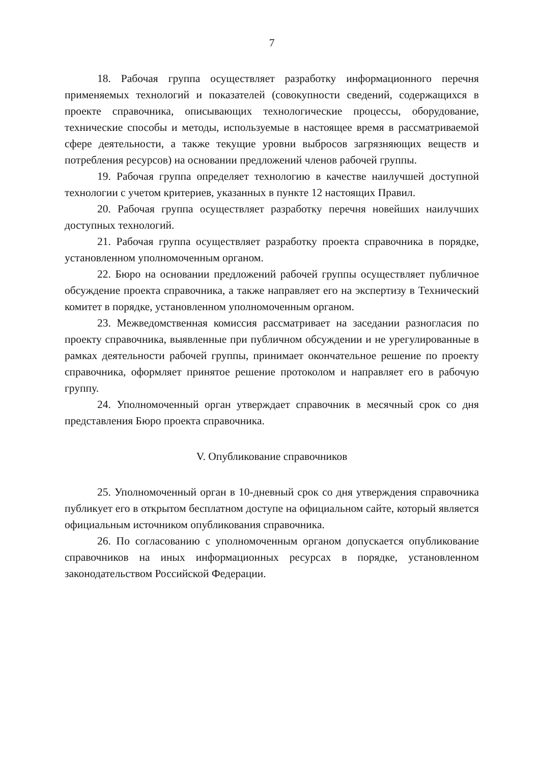7
18. Рабочая группа осуществляет разработку информационного перечня применяемых технологий и показателей (совокупности сведений, содержащихся в проекте справочника, описывающих технологические процессы, оборудование, технические способы и методы, используемые в настоящее время в рассматриваемой сфере деятельности, а также текущие уровни выбросов загрязняющих веществ и потребления ресурсов) на основании предложений членов рабочей группы.
19. Рабочая группа определяет технологию в качестве наилучшей доступной технологии с учетом критериев, указанных в пункте 12 настоящих Правил.
20. Рабочая группа осуществляет разработку перечня новейших наилучших доступных технологий.
21. Рабочая группа осуществляет разработку проекта справочника в порядке, установленном уполномоченным органом.
22. Бюро на основании предложений рабочей группы осуществляет публичное обсуждение проекта справочника, а также направляет его на экспертизу в Технический комитет в порядке, установленном уполномоченным органом.
23. Межведомственная комиссия рассматривает на заседании разногласия по проекту справочника, выявленные при публичном обсуждении и не урегулированные в рамках деятельности рабочей группы, принимает окончательное решение по проекту справочника, оформляет принятое решение протоколом и направляет его в рабочую группу.
24. Уполномоченный орган утверждает справочник в месячный срок со дня представления Бюро проекта справочника.
V. Опубликование справочников
25. Уполномоченный орган в 10-дневный срок со дня утверждения справочника публикует его в открытом бесплатном доступе на официальном сайте, который является официальным источником опубликования справочника.
26. По согласованию с уполномоченным органом допускается опубликование справочников на иных информационных ресурсах в порядке, установленном законодательством Российской Федерации.